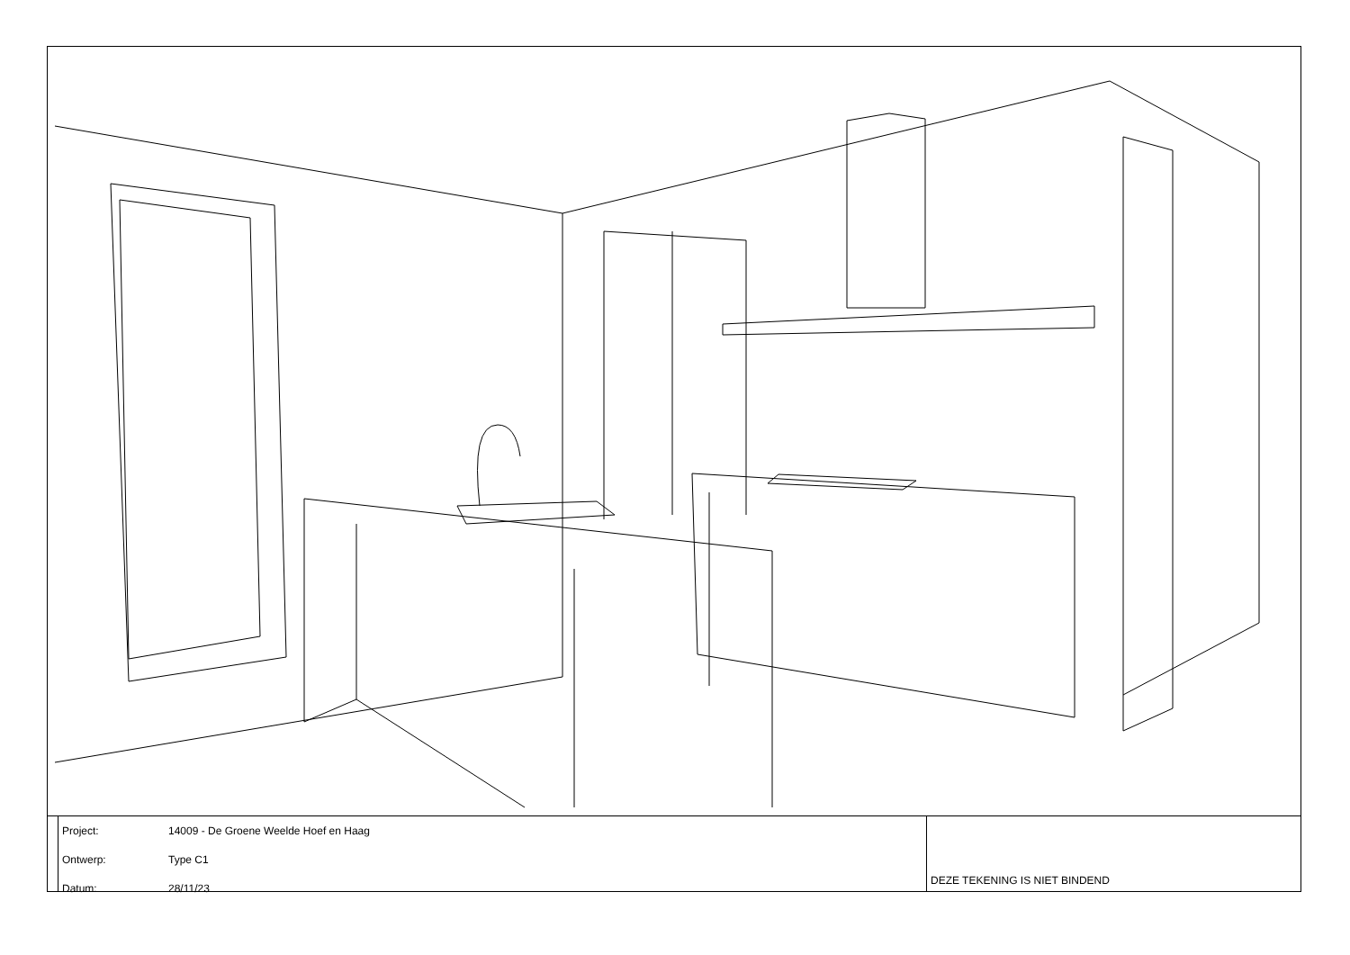| Project: | 14009 - De Groene Weelde Hoef en Haag |
| Ontwerp: | Type C1 |
| Datum: | 28/11/23 |
DEZE TEKENING IS NIET BINDEND